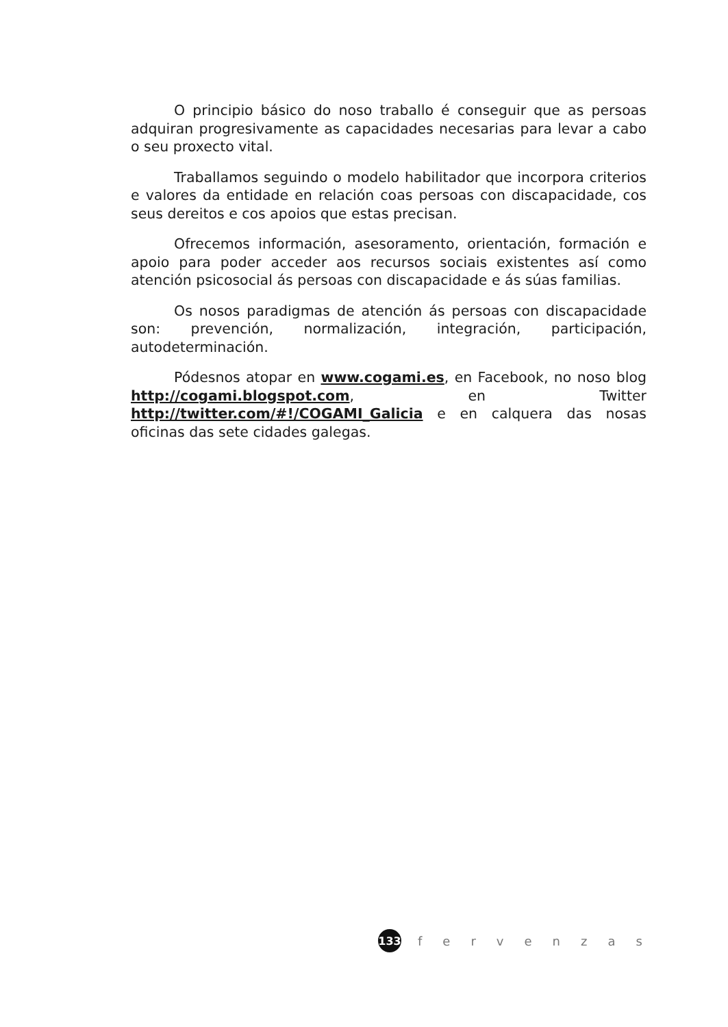O principio básico do noso traballo é conseguir que as persoas adquiran progresivamente as capacidades necesarias para levar a cabo o seu proxecto vital.
Traballamos seguindo o modelo habilitador que incorpora criterios e valores da entidade en relación coas persoas con discapacidade, cos seus dereitos e cos apoios que estas precisan.
Ofrecemos información, asesoramento, orientación, formación e apoio para poder acceder aos recursos sociais existentes así como atención psicosocial ás persoas con discapacidade e ás súas familias.
Os nosos paradigmas de atención ás persoas con discapacidade son: prevención, normalización, integración, participación, autodeterminación.
Pódesnos atopar en www.cogami.es, en Facebook, no noso blog http://cogami.blogspot.com, en Twitter http://twitter.com/#!/COGAMI_Galicia e en calquera das nosas oficinas das sete cidades galegas.
133
fervenzas